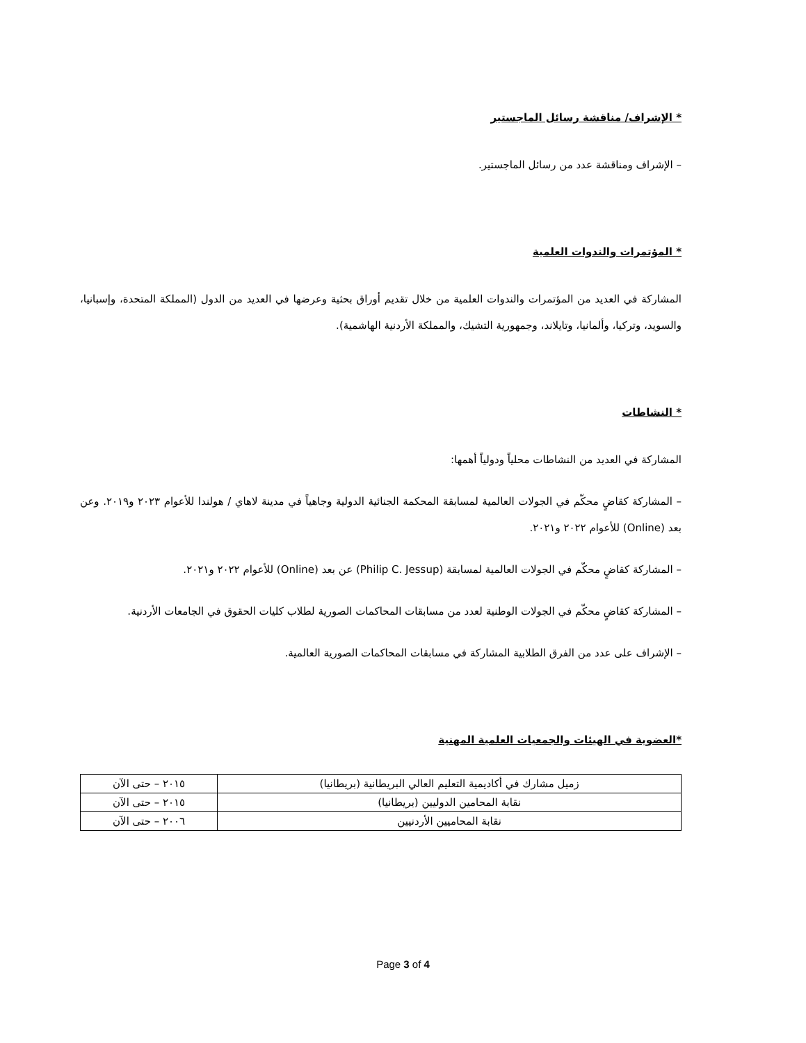* الإشراف/ مناقشة رسائل الماجستير
– الإشراف ومناقشة عدد من رسائل الماجستير.
* المؤتمرات والندوات العلمية
المشاركة في العديد من المؤتمرات والندوات العلمية من خلال تقديم أوراق بحثية وعرضها في العديد من الدول (المملكة المتحدة، وإسبانيا، والسويد، وتركيا، وألمانيا، وتايلاند، وجمهورية التشيك، والمملكة الأردنية الهاشمية).
* النشاطات
المشاركة في العديد من النشاطات محلياً ودولياً أهمها:
– المشاركة كقاضٍ محكّم في الجولات العالمية لمسابقة المحكمة الجنائية الدولية وجاهياً في مدينة لاهاي / هولندا للأعوام ٢٠٢٣ و٢٠١٩. وعن بعد (Online) للأعوام ٢٠٢٢ و٢٠٢١.
– المشاركة كقاضٍ محكّم في الجولات العالمية لمسابقة (Philip C. Jessup) عن بعد (Online) للأعوام ٢٠٢٢ و٢٠٢١.
– المشاركة كقاضٍ محكّم في الجولات الوطنية لعدد من مسابقات المحاكمات الصورية لطلاب كليات الحقوق في الجامعات الأردنية.
– الإشراف على عدد من الفرق الطلابية المشاركة في مسابقات المحاكمات الصورية العالمية.
*العضوية في الهيئات والجمعيات العلمية المهنية
| زميل مشارك في أكاديمية التعليم العالي البريطانية (بريطانيا) | ٢٠١٥ – حتى الآن |
| نقابة المحامين الدوليين (بريطانيا) | ٢٠١٥ – حتى الآن |
| نقابة المحاميين الأردنيين | ٢٠٠٦ – حتى الآن |
Page 3 of 4